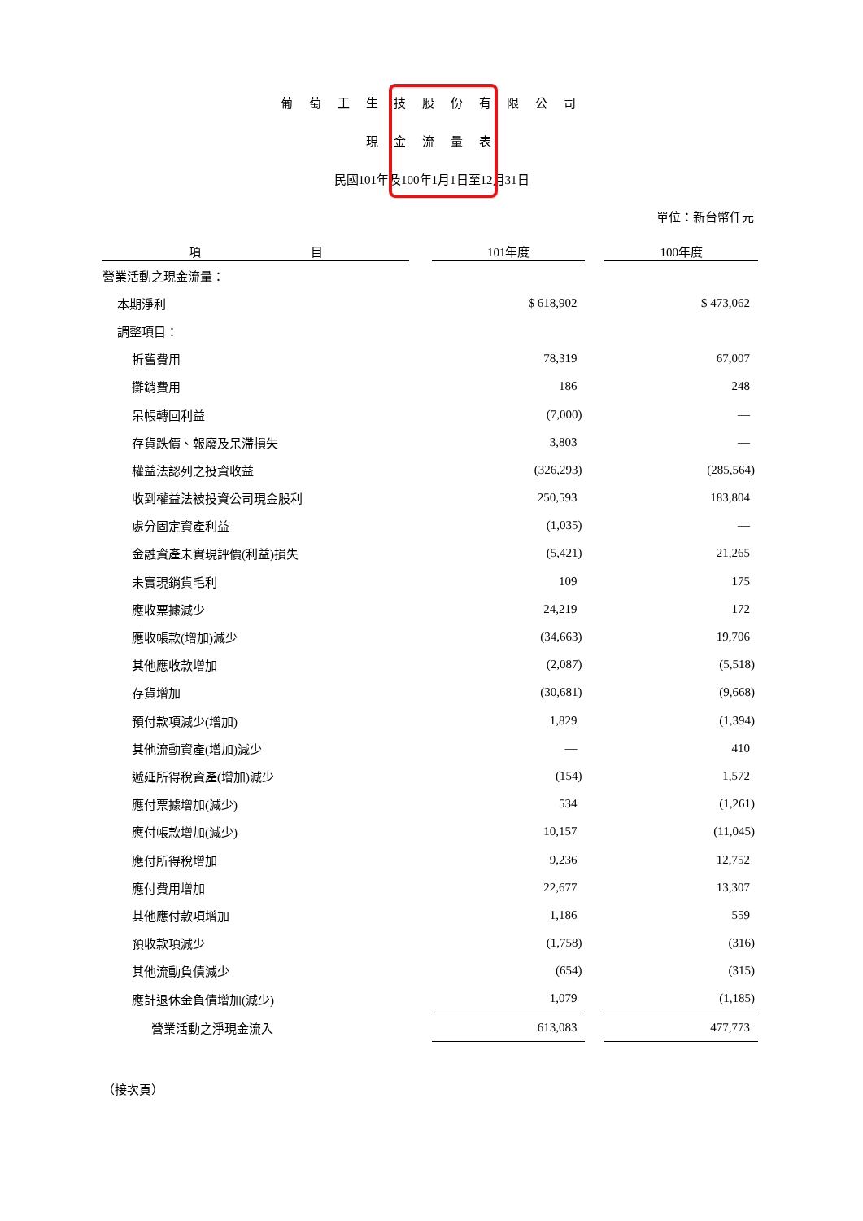葡 萄 王 生 技 股 份 有 限 公 司
現 金 流 量 表
民國101年及100年1月1日至12月31日
單位：新台幣仟元
| 項 目 | | 101年度 | | 100年度 |
| --- | --- | --- | --- | --- |
| 營業活動之現金流量： | | | | |
| 本期淨利 | | $ 618,902 | | $ 473,062 |
| 調整項目： | | | | |
| 折舊費用 | | 78,319 | | 67,007 |
| 攤銷費用 | | 186 | | 248 |
| 呆帳轉回利益 | | (7,000) | | — |
| 存貨跌價、報廢及呆滯損失 | | 3,803 | | — |
| 權益法認列之投資收益 | | (326,293) | | (285,564) |
| 收到權益法被投資公司現金股利 | | 250,593 | | 183,804 |
| 處分固定資產利益 | | (1,035) | | — |
| 金融資產未實現評價(利益)損失 | | (5,421) | | 21,265 |
| 未實現銷貨毛利 | | 109 | | 175 |
| 應收票據減少 | | 24,219 | | 172 |
| 應收帳款(增加)減少 | | (34,663) | | 19,706 |
| 其他應收款增加 | | (2,087) | | (5,518) |
| 存貨增加 | | (30,681) | | (9,668) |
| 預付款項減少(增加) | | 1,829 | | (1,394) |
| 其他流動資產(增加)減少 | | — | | 410 |
| 遞延所得稅資產(增加)減少 | | (154) | | 1,572 |
| 應付票據增加(減少) | | 534 | | (1,261) |
| 應付帳款增加(減少) | | 10,157 | | (11,045) |
| 應付所得稅增加 | | 9,236 | | 12,752 |
| 應付費用增加 | | 22,677 | | 13,307 |
| 其他應付款項增加 | | 1,186 | | 559 |
| 預收款項減少 | | (1,758) | | (316) |
| 其他流動負債減少 | | (654) | | (315) |
| 應計退休金負債增加(減少) | | 1,079 | | (1,185) |
| 營業活動之淨現金流入 | | 613,083 | | 477,773 |
| （接次頁） | | | | |